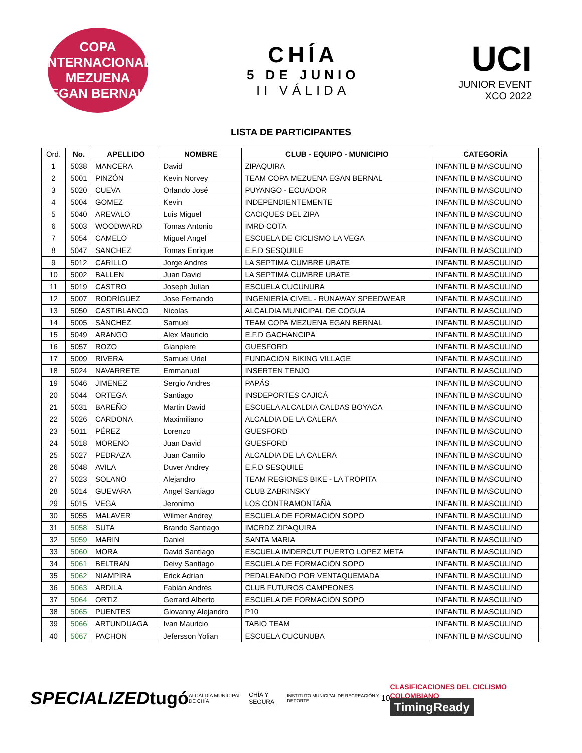COPA INTERNACIONAL
MEZUENA
EGAN BERNAL
CHÍA
5 DE JUNIO
II VÁLIDA
UCI
JUNIOR EVENT
XCO 2022
LISTA DE PARTICIPANTES
| Ord. | No. | APELLIDO | NOMBRE | CLUB - EQUIPO - MUNICIPIO | CATEGORÍA |
| --- | --- | --- | --- | --- | --- |
| 1 | 5038 | MANCERA | David | ZIPAQUIRA | INFANTIL B MASCULINO |
| 2 | 5001 | PINZÓN | Kevin Norvey | TEAM COPA MEZUENA EGAN BERNAL | INFANTIL B MASCULINO |
| 3 | 5020 | CUEVA | Orlando José | PUYANGO - ECUADOR | INFANTIL B MASCULINO |
| 4 | 5004 | GOMEZ | Kevin | INDEPENDIENTEMENTE | INFANTIL B MASCULINO |
| 5 | 5040 | AREVALO | Luis Miguel | CACIQUES DEL ZIPA | INFANTIL B MASCULINO |
| 6 | 5003 | WOODWARD | Tomas Antonio | IMRD COTA | INFANTIL B MASCULINO |
| 7 | 5054 | CAMELO | Miguel Angel | ESCUELA DE CICLISMO LA VEGA | INFANTIL B MASCULINO |
| 8 | 5047 | SANCHEZ | Tomas Enrique | E.F.D SESQUILE | INFANTIL B MASCULINO |
| 9 | 5012 | CARILLO | Jorge Andres | LA SEPTIMA CUMBRE UBATE | INFANTIL B MASCULINO |
| 10 | 5002 | BALLEN | Juan David | LA SEPTIMA CUMBRE UBATE | INFANTIL B MASCULINO |
| 11 | 5019 | CASTRO | Joseph Julian | ESCUELA CUCUNUBA | INFANTIL B MASCULINO |
| 12 | 5007 | RODRÍGUEZ | Jose Fernando | INGENIERÍA CIVEL - RUNAWAY SPEEDWEAR | INFANTIL B MASCULINO |
| 13 | 5050 | CASTIBLANCO | Nicolas | ALCALDIA MUNICIPAL DE COGUA | INFANTIL B MASCULINO |
| 14 | 5005 | SÁNCHEZ | Samuel | TEAM COPA MEZUENA EGAN BERNAL | INFANTIL B MASCULINO |
| 15 | 5049 | ARANGO | Alex Mauricio | E.F.D GACHANCIPÁ | INFANTIL B MASCULINO |
| 16 | 5057 | ROZO | Gianpiere | GUESFORD | INFANTIL B MASCULINO |
| 17 | 5009 | RIVERA | Samuel Uriel | FUNDACION BIKING VILLAGE | INFANTIL B MASCULINO |
| 18 | 5024 | NAVARRETE | Emmanuel | INSERTEN TENJO | INFANTIL B MASCULINO |
| 19 | 5046 | JIMENEZ | Sergio Andres | PAPÁS | INFANTIL B MASCULINO |
| 20 | 5044 | ORTEGA | Santiago | INSDEPORTES CAJICÁ | INFANTIL B MASCULINO |
| 21 | 5031 | BAREÑO | Martin David | ESCUELA ALCALDIA CALDAS BOYACA | INFANTIL B MASCULINO |
| 22 | 5026 | CARDONA | Maximiliano | ALCALDIA DE LA CALERA | INFANTIL B MASCULINO |
| 23 | 5011 | PÉREZ | Lorenzo | GUESFORD | INFANTIL B MASCULINO |
| 24 | 5018 | MORENO | Juan David | GUESFORD | INFANTIL B MASCULINO |
| 25 | 5027 | PEDRAZA | Juan Camilo | ALCALDIA DE LA CALERA | INFANTIL B MASCULINO |
| 26 | 5048 | AVILA | Duver Andrey | E.F.D SESQUILE | INFANTIL B MASCULINO |
| 27 | 5023 | SOLANO | Alejandro | TEAM REGIONES BIKE - LA TROPITA | INFANTIL B MASCULINO |
| 28 | 5014 | GUEVARA | Angel Santiago | CLUB ZABRINSKY | INFANTIL B MASCULINO |
| 29 | 5015 | VEGA | Jeronimo | LOS CONTRAMONTAÑA | INFANTIL B MASCULINO |
| 30 | 5055 | MALAVER | Wilmer Andrey | ESCUELA DE FORMACIÓN SOPO | INFANTIL B MASCULINO |
| 31 | 5058 | SUTA | Brando Santiago | IMCRDZ ZIPAQUIRA | INFANTIL B MASCULINO |
| 32 | 5059 | MARIN | Daniel | SANTA MARIA | INFANTIL B MASCULINO |
| 33 | 5060 | MORA | David Santiago | ESCUELA IMDERCUT PUERTO LOPEZ META | INFANTIL B MASCULINO |
| 34 | 5061 | BELTRAN | Deivy Santiago | ESCUELA DE FORMACIÓN SOPO | INFANTIL B MASCULINO |
| 35 | 5062 | NIAMPIRA | Erick Adrian | PEDALEANDO POR VENTAQUEMADA | INFANTIL B MASCULINO |
| 36 | 5063 | ARDILA | Fabián Andrés | CLUB FUTUROS CAMPEONES | INFANTIL B MASCULINO |
| 37 | 5064 | ORTIZ | Gerrard Alberto | ESCUELA DE FORMACIÓN SOPO | INFANTIL B MASCULINO |
| 38 | 5065 | PUENTES | Giovanny Alejandro | P10 | INFANTIL B MASCULINO |
| 39 | 5066 | ARTUNDUAGA | Ivan Mauricio | TABIO TEAM | INFANTIL B MASCULINO |
| 40 | 5067 | PACHON | Jefersson Yolian | ESCUELA CUCUNUBA | INFANTIL B MASCULINO |
SPECIALIZED tugó ALCALDÍA MUNICIPAL DE CHÍA CHÍA Y SEGURA INSTITUTO MUNICIPAL DE RECREACIÓN Y DEPORTE 10 CLASIFICACIONES DEL CICLISMO COLOMBIANO
TimingReady